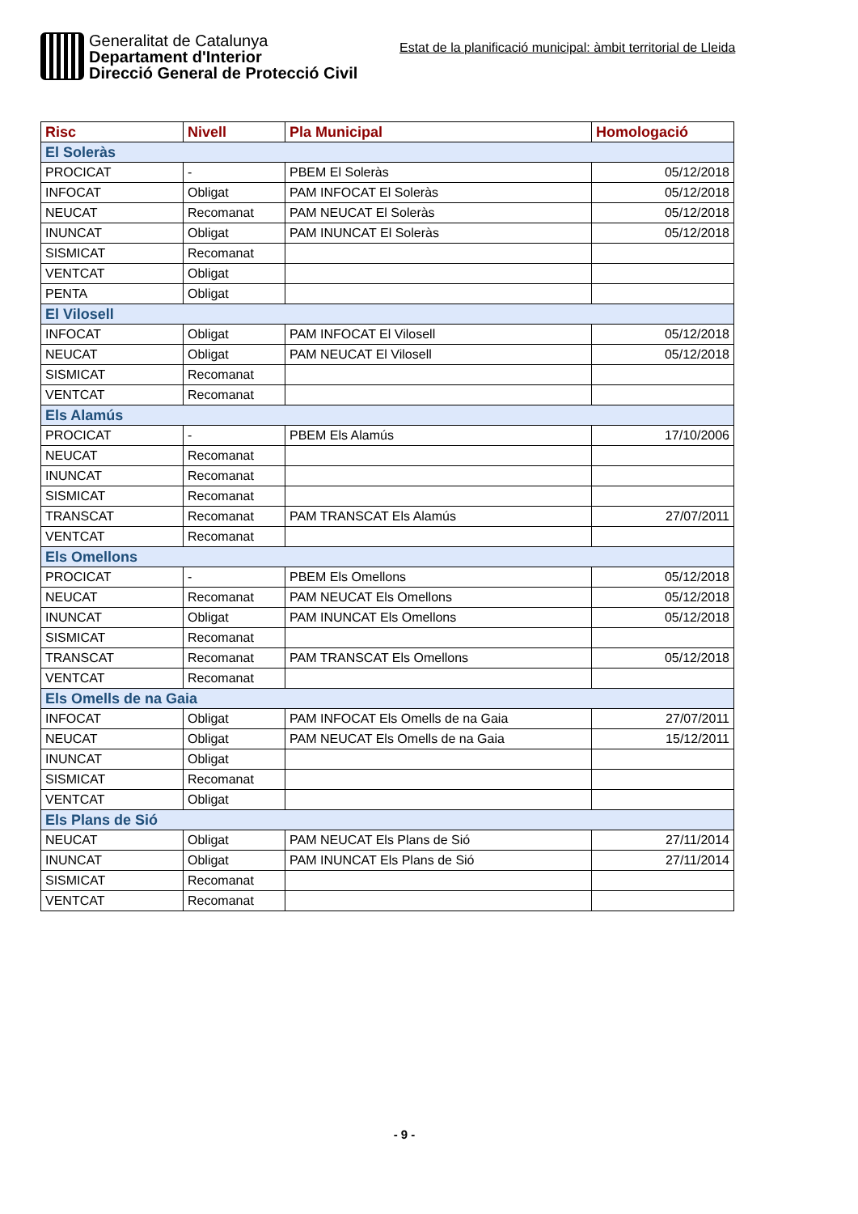Generalitat de Catalunya
Departament d'Interior
Direcció General de Protecció Civil
Estat de la planificació municipal: àmbit territorial de Lleida
| Risc | Nivell | Pla Municipal | Homologació |
| --- | --- | --- | --- |
| El Soleràs | | | |
| PROCICAT | - | PBEM El Soleràs | 05/12/2018 |
| INFOCAT | Obligat | PAM INFOCAT El Soleràs | 05/12/2018 |
| NEUCAT | Recomanat | PAM NEUCAT El Soleràs | 05/12/2018 |
| INUNCAT | Obligat | PAM INUNCAT El Soleràs | 05/12/2018 |
| SISMICAT | Recomanat | | |
| VENTCAT | Obligat | | |
| PENTA | Obligat | | |
| El Vilosell | | | |
| INFOCAT | Obligat | PAM INFOCAT El Vilosell | 05/12/2018 |
| NEUCAT | Obligat | PAM NEUCAT El Vilosell | 05/12/2018 |
| SISMICAT | Recomanat | | |
| VENTCAT | Recomanat | | |
| Els Alamús | | | |
| PROCICAT | - | PBEM Els Alamús | 17/10/2006 |
| NEUCAT | Recomanat | | |
| INUNCAT | Recomanat | | |
| SISMICAT | Recomanat | | |
| TRANSCAT | Recomanat | PAM TRANSCAT Els Alamús | 27/07/2011 |
| VENTCAT | Recomanat | | |
| Els Omellons | | | |
| PROCICAT | - | PBEM Els Omellons | 05/12/2018 |
| NEUCAT | Recomanat | PAM NEUCAT Els Omellons | 05/12/2018 |
| INUNCAT | Obligat | PAM INUNCAT Els Omellons | 05/12/2018 |
| SISMICAT | Recomanat | | |
| TRANSCAT | Recomanat | PAM TRANSCAT Els Omellons | 05/12/2018 |
| VENTCAT | Recomanat | | |
| Els Omells de na Gaia | | | |
| INFOCAT | Obligat | PAM INFOCAT Els Omells de na Gaia | 27/07/2011 |
| NEUCAT | Obligat | PAM NEUCAT Els Omells de na Gaia | 15/12/2011 |
| INUNCAT | Obligat | | |
| SISMICAT | Recomanat | | |
| VENTCAT | Obligat | | |
| Els Plans de Sió | | | |
| NEUCAT | Obligat | PAM NEUCAT Els Plans de Sió | 27/11/2014 |
| INUNCAT | Obligat | PAM INUNCAT Els Plans de Sió | 27/11/2014 |
| SISMICAT | Recomanat | | |
| VENTCAT | Recomanat | | |
- 9 -